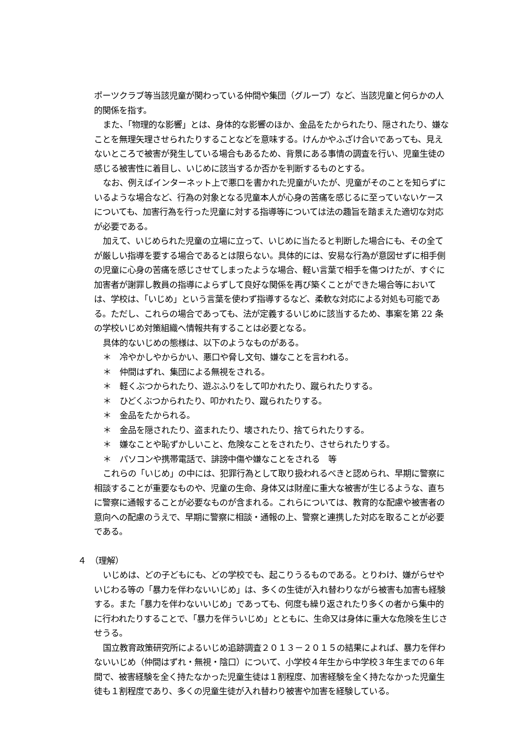ポーツクラブ等当該児童が関わっている仲間や集団（グループ）など、当該児童と何らかの人的関係を指す。
また、「物理的な影響」とは、身体的な影響のほか、金品をたかられたり、隠されたり、嫌なことを無理矢理させられたりすることなどを意味する。けんかやふざけ合いであっても、見えないところで被害が発生している場合もあるため、背景にある事情の調査を行い、児童生徒の感じる被害性に着目し、いじめに該当するか否かを判断するものとする。
なお、例えばインターネット上で悪口を書かれた児童がいたが、児童がそのことを知らずにいるような場合など、行為の対象となる児童本人が心身の苦痛を感じるに至っていないケースについても、加害行為を行った児童に対する指導等については法の趣旨を踏まえた適切な対応が必要である。
加えて、いじめられた児童の立場に立って、いじめに当たると判断した場合にも、その全てが厳しい指導を要する場合であるとは限らない。具体的には、安易な行為が意図せずに相手側の児童に心身の苦痛を感じさせてしまったような場合、軽い言葉で相手を傷つけたが、すぐに加害者が謝罪し教員の指導によらずして良好な関係を再び築くことができた場合等においては、学校は、「いじめ」という言葉を使わず指導するなど、柔軟な対応による対処も可能である。ただし、これらの場合であっても、法が定義するいじめに該当するため、事案を第 22 条の学校いじめ対策組織へ情報共有することは必要となる。
具体的ないじめの態様は、以下のようなものがある。
＊　冷やかしやからかい、悪口や脅し文句、嫌なことを言われる。
＊　仲間はずれ、集団による無視をされる。
＊　軽くぶつかられたり、遊ぶふりをして叩かれたり、蹴られたりする。
＊　ひどくぶつかられたり、叩かれたり、蹴られたりする。
＊　金品をたかられる。
＊　金品を隠されたり、盗まれたり、壊されたり、捨てられたりする。
＊　嫌なことや恥ずかしいこと、危険なことをされたり、させられたりする。
＊　パソコンや携帯電話で、誹謗中傷や嫌なことをされる　等
これらの「いじめ」の中には、犯罪行為として取り扱われるべきと認められ、早期に警察に相談することが重要なものや、児童の生命、身体又は財産に重大な被害が生じるような、直ちに警察に通報することが必要なものが含まれる。これらについては、教育的な配慮や被害者の意向への配慮のうえで、早期に警察に相談・通報の上、警察と連携した対応を取ることが必要である。
４　（理解）
いじめは、どの子どもにも、どの学校でも、起こりうるものである。とりわけ、嫌がらせやいじわる等の「暴力を伴わないいじめ」は、多くの生徒が入れ替わりながら被害も加害も経験する。また「暴力を伴わないいじめ」であっても、何度も繰り返されたり多くの者から集中的に行われたりすることで、「暴力を伴ういじめ」とともに、生命又は身体に重大な危険を生じさせうる。
国立教育政策研究所によるいじめ追跡調査２０１３－２０１５の結果によれば、暴力を伴わないいじめ（仲間はずれ・無視・陰口）について、小学校４年生から中学校３年生までの６年間で、被害経験を全く持たなかった児童生徒は１割程度、加害経験を全く持たなかった児童生徒も１割程度であり、多くの児童生徒が入れ替わり被害や加害を経験している。